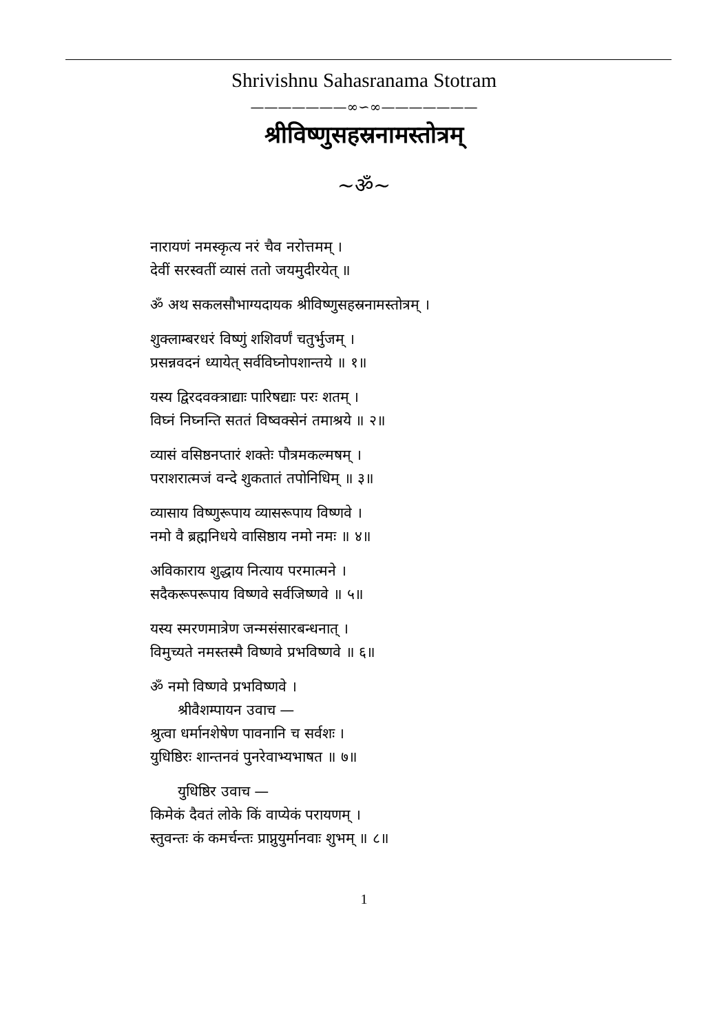Shrivishnu Sahasranama Stotram
———————∞∽∞———————
श्रीविष्णुसहस्रनामस्तोत्रम्
~ॐ~
नारायणं नमस्कृत्य नरं चैव नरोत्तमम् ।
देवीं सरस्वतीं व्यासं ततो जयमुदीरयेत् ॥
ॐ अथ सकलसौभाग्यदायक श्रीविष्णुसहस्रनामस्तोत्रम् ।
शुक्लाम्बरधरं विष्णुं शशिवर्णं चतुर्भुजम् ।
प्रसन्नवदनं ध्यायेत् सर्वविघ्नोपशान्तये ॥ १॥
यस्य द्विरदवक्त्राद्याः पारिषद्याः परः शतम् ।
विघ्नं निघ्नन्ति सततं विष्वक्सेनं तमाश्रये ॥ २॥
व्यासं वसिष्ठनप्तारं शक्तेः पौत्रमकल्मषम् ।
पराशरात्मजं वन्दे शुकतातं तपोनिधिम् ॥ ३॥
व्यासाय विष्णुरूपाय व्यासरूपाय विष्णवे ।
नमो वै ब्रह्मनिधये वासिष्ठाय नमो नमः ॥ ४॥
अविकाराय शुद्धाय नित्याय परमात्मने ।
सदैकरूपरूपाय विष्णवे सर्वजिष्णवे ॥ ५॥
यस्य स्मरणमात्रेण जन्मसंसारबन्धनात् ।
विमुच्यते नमस्तस्मै विष्णवे प्रभविष्णवे ॥ ६॥
ॐ नमो विष्णवे प्रभविष्णवे ।
श्रीवैशम्पायन उवाच —
श्रुत्वा धर्मानशेषेण पावनानि च सर्वशः ।
युधिष्ठिरः शान्तनवं पुनरेवाभ्यभाषत ॥ ७॥
युधिष्ठिर उवाच —
किमेकं दैवतं लोके किं वाप्येकं परायणम् ।
स्तुवन्तः कं कमर्चन्तः प्राप्नुयुर्मानवाः शुभम् ॥ ८॥
1